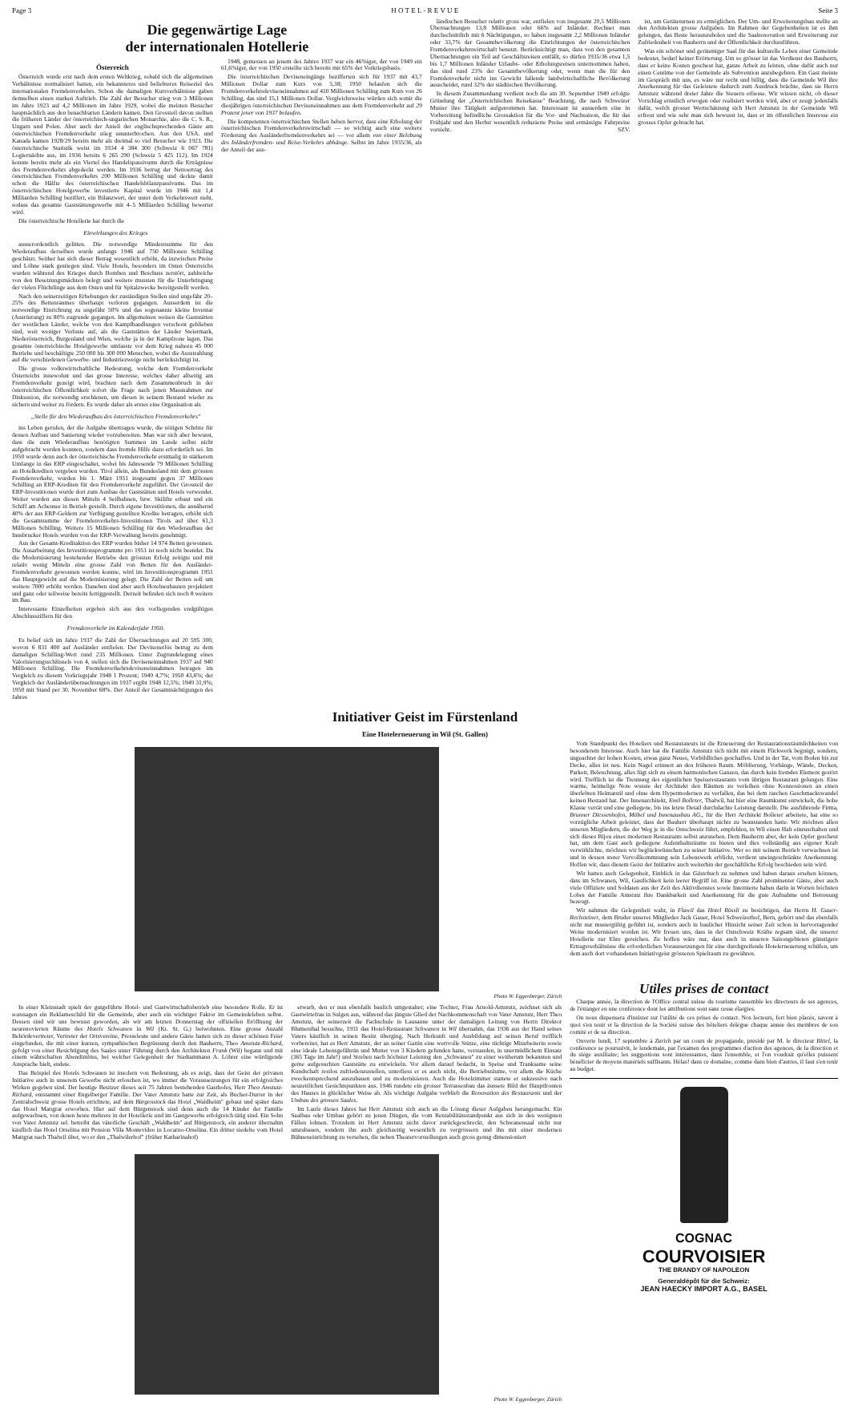Page 3 H O T E L - R E V U E Seite 3
Die gegenwärtige Lage
der internationalen Hotellerie
Österreich
Österreich wurde erst nach dem ersten Weltkrieg, sobald sich die allgemeinen Verhältnisse normalisiert hatten, ein bekannteres und beliebteres Reiseziel des internationalen Fremdenverkehrs. Schon die damaligen Kursverhältnisse gaben demselben einen starken Auftrieb. Die Zahl der Besucher stieg von 3 Millionen im Jahre 1923 auf 4,2 Millionen im Jahre 1929, wobei die meisten Besucher hauptsächlich aus den benachbarten Ländern kamen. Den Grossteil davon stellten die früheren Länder der österreichisch-ungarischen Monarchie, also die C. S. R., Ungarn und Polen. Aber auch der Anteil der englischsprechenden Gäste am österreichischen Fremdenverkehr stieg ununterbrochen. Aus den USA. und Kanada kamen 1928/29 bereits mehr als dreimal so viel Besucher wie 1923. Die österreichische Statistik weist im 1934 4 384 300 (Schweiz 6 067 781) Logiernächte aus, im 1936 bereits 6 265 290 (Schweiz 5 425 112). Im 1924 konnte bereits mehr als ein Viertel des Handelspassivums durch die Erträgnisse des Fremdenverkehrs abgedeckt werden. Im 1936 betrug der Nettoertrag des österreichischen Fremdenverkehrs 200 Millionen Schilling und deckte damit schon die Hälfte des österreichischen Handelsbilanzpassivums. Das im österreichischen Hotelgewerbe investierte Kapital wurde im 1946 mit 1,4 Milliarden Schilling beziffert, ein Bilanzwert, der unter dem Verkehrswert steht, sodass das gesamte Gaststättengewerbe mit 4–5 Milliarden Schilling bewertet wird.
Die österreichische Hotellerie hat durch die
Einwirkungen des Krieges
ausserordentlich gelitten. Die notwendige Mindestsumme für den Wiederaufbau derselben wurde anfangs 1946 auf 750 Millionen Schilling geschätzt. Seither hat sich dieser Betrag wesentlich erhöht, da inzwischen Preise und Löhne stark gestiegen sind. Viele Hotels, besonders im Osten Österreichs wurden während des Krieges durch Bomben und Beschuss zerstört, zahlreiche von den Besetzungsmächten belegt und weitere mussten für die Unterbringung der vielen Flüchtlinge aus dem Osten und für Spitalzwecke bereitgestellt werden.
Nach den seinerzeitigen Erhebungen der zuständigen Stellen sind ungefähr 20–25% des Bettenraumes überhaupt verloren gegangen. Ausserdem ist die notwendige Einrichtung zu ungefähr 50% und das sogenannte kleine Inventar (Ausrüstung) zu 80% zugrunde gegangen. Im allgemeinen weisen die Gaststätten der westlichen Länder, welche von den Kampfhandlungen verschont geblieben sind, weit weniger Verluste auf, als die Gaststätten der Länder Steiermark, Niederösterreich, Burgenland und Wien, welche ja in der Kampfzone lagen. Das gesamte österreichische Hotelgewerbe umfasste vor dem Krieg nahezu 45 000 Betriebe und beschäftigte 250 000 bis 300 000 Menschen, wobei die Ausstrahlung auf die verschiedenen Gewerbe- und Industriezweige nicht berücksichtigt ist.
Die grosse volkswirtschaftliche Bedeutung, welche dem Fremdenverkehr Österreichs innewohnt und das grosse Interesse, welches daher allseitig am Fremdenverkehr gezeigt wird, brachten nach dem Zusammenbruch in der österreichischen Öffentlichkeit sofort die Frage nach jenen Massnahmen zur Diskussion, die notwendig erschienen, um diesen in seinem Bestand wieder zu sichern und weiter zu fördern. Es wurde daher als erstes eine Organisation als
„Stelle für den Wiederaufbau des österreichischen Fremdenverkehrs"
ins Leben gerufen, der die Aufgabe übertragen wurde, die nötigen Schritte für dessen Aufbau und Sanierung wieder vorzubereiten. Man war sich aber bewusst, dass die zum Wiederaufbau benötigten Summen im Lande selbst nicht aufgebracht werden konnten, sondern dass fremde Hilfe dazu erforderlich sei. Im 1950 wurde denn auch der österreichische Fremdenverkehr erstmalig in stärkerem Umfange in das ERP eingeschaltet, wobei bis Jahresende 79 Millionen Schilling an Hotelkrediten vergeben wurden. Tirol allein, als Bundesland mit dem grössten Fremdenverkehr, wurden bis 1. März 1951 insgesamt gegen 37 Millionen Schilling an ERP-Krediten für den Fremdenverkehr zugeführt. Der Grossteil der ERP-Investitionen wurde dort zum Ausbau der Gaststätten und Hotels verwendet. Weiter wurden aus diesen Mitteln 4 Seilbahnen, bzw. Skilifte erbaut und ein Schiff am Achensee in Betrieb gestellt. Durch eigene Investitionen, die annähernd 40% der aus ERP-Geldern zur Verfügung gestellten Kredite betragen, erhöht sich die Gesamtsumme der Fremdenverkehrs-Investitionen Tirols auf über 61,3 Millionen Schilling. Weitere 15 Millionen Schilling für den Wiederaufbau der Innsbrucker Hotels wurden von der ERP-Verwaltung bereits genehmigt.
Aus der Gesamt-Kreditaktion des ERP wurden bisher 14 974 Betten gewonnen. Die Ausarbeitung des Investitionsprogramms pro 1951 ist noch nicht beendet. Da die Modernisierung bestehender Betriebe den grössten Erfolg zeitigte und mit relativ wenig Mitteln eine grosse Zahl von Betten für den Ausländer-Fremdenverkehr gewonnen werden konnte, wird im Investitionsprogramm 1951 das Hauptgewicht auf die Modernisierung gelegt. Die Zahl der Betten soll um weitere 7000 erhöht werden. Daneben sind aber auch Hotelneubauten projektiert und ganz oder teilweise bereits fertiggestellt. Derzeit befinden sich noch 8 weitere im Bau.
Interessante Einzelheiten ergeben sich aus den vorliegenden endgültigen Abschlussziffern für den
Fremdenverkehr im Kalenderjahr 1950.
Es belief sich im Jahre 1937 die Zahl der Übernachtungen auf 20 595 300, wovon 6 831 400 auf Ausländer entfielen. Der Devisenerlös betrug zu dem damaligen Schilling-Wert rund 235 Millionen. Unter Zugrundelegung eines Valorisierungsschlüssels von 4, stellen sich die Deviseneinnahmen 1937 auf 940 Millionen Schilling. Die Fremdenverkehrsdeviseneinnahmen betragen im Vergleich zu diesem Vorkriegsjahr 1948 1 Prozent; 1949 4,7%; 1950 43,6%; der Vergleich der Ausländerübernachtungen im 1937 ergibt 1948 12,5%; 1949 31,9%; 1950 mit Stand per 30. November 68%. Der Anteil der Gesamtnächtigungen des Jahres
1948, gemessen an jenem des Jahres 1937 war ein 46%iger, der von 1949 ein 61,6%iger, der von 1950 erstellte sich bereits mit 65% der Vorkriegsbasis.
Die österreichischen Deviseneingänge bezifferten sich für 1937 mit 43,7 Millionen Dollar zum Kurs von 5,38; 1950 belaufen sich die Fremdenverkehrsdeviseneinnahmen auf 410 Millionen Schilling zum Kurs von 26 Schilling, das sind 15,1 Millionen Dollar. Vergleichsweise würden sich somit die diesjährigen österreichischen Deviseneinnahmen aus dem Fremdenverkehr auf 29 Prozent jener von 1937 belaufen.
Die kompetenten österreichischen Stellen heben hervor, dass eine Erholung der österreichischen Fremdenverkehrswirtschaft — so wichtig auch eine weitere Förderung des Ausländerfremdenverkehrs sei — vor allem von einer Belebung des Inländerfremden- und Reise-Verkehrs abhänge. Selbst im Jahre 1935/36, als der Anteil der aus-
ländischen Besucher relativ gross war, entfielen von insgesamt 20,5 Millionen Übernachtungen 13,8 Millionen oder 66% auf Inländer. Rechnet man durchschnittlich mit 6 Nächtigungen, so haben insgesamt 2,2 Millionen Inländer oder 33,7% der Gesamtbevölkerung die Einrichtungen der österreichischen Fremdenverkehrswirtschaft benutzt. Berücksichtigt man, dass von den gesamten Übernachtungen ein Teil auf Geschäftsreisen entfällt, so dürfen 1935/36 etwa 1,5 bis 1,7 Millionen Inländer Urlaubs- oder Erholungsreisen unternommen haben, das sind rund 23% der Gesamtbevölkerung oder, wenn man die für den Fremdenverkehr nicht ins Gewicht fallende landwirtschaftliche Bevölkerung ausscheidet, rund 32% der städtischen Bevölkerung.
In diesem Zusammenhang verdient noch die am 30. September 1949 erfolgte Gründung der „Österreichischen Reisekasse" Beachtung, die nach Schweizer Muster ihre Tätigkeit aufgenommen hat. Interessant ist ausserdem eine in Vorbereitung befindliche Grossaktion für die Vor- und Nachsaison, die für das Frühjahr und den Herbst wesentlich reduzierte Preise und ermässigte Fahrpreise vorsieht. SZV.
ist, um Geräteturnen zu ermöglichen. Der Um- und Erweiterungsbau stellte an den Architekten grosse Aufgaben. Im Rahmen der Gegebenheiten ist es ihm gelungen, das Beste herauszuholen und die Saalrenovation und Erweiterung zur Zufriedenheit von Bauherrn und der Öffentlichkeit durchzuführen.
Was ein schöner und geräumiger Saal für das kulturelle Leben einer Gemeinde bedeutet, bedarf keiner Erörterung. Um so grösser ist das Verdienst des Bauherrn, dass er keine Kosten gescheut hat, ganze Arbeit zu leisten, ohne dafür auch nur einen Centime von der Gemeinde als Subvention anzubegehren. Ein Gast meinte im Gespräch mit uns, es wäre nur recht und billig, dass die Gemeinde Wil ihre Anerkennung für das Geleistete dadurch zum Ausdruck brächte, dass sie Herrn Amstutz während dreier Jahre die Steuern erliesse. Wir wissen nicht, ob dieser Vorschlag ernstlich erwogen oder realisiert werden wird, aber er zeugt jedenfalls dafür, welch grosser Wertschätzung sich Herr Amstutz in der Gemeinde Wil erfreut und wie sehr man sich bewusst ist, dass er im öffentlichen Interesse ein grosses Opfer gebracht hat.
Initiativer Geist im Fürstenland
Eine Hotelerneuerung in Wil (St. Gallen)
Photo W. Eggenberger, Zürich
In einer Kleinstadt spielt der gutgeführte Hotel- und Gastwirtschaftsbetrieb eine besondere Rolle. Er ist sozusagen ein Reklameschild für die Gemeinde, aber auch ein wichtiger Faktor im Gemeindeleben selbst. Dessen sind wir uns bewusst geworden, als wir am letzten Donnerstag der offiziellen Eröffnung der neurenovierten Räume des Hotels Schwanen in Wil (Kt. St. G.) beiwohnten. Eine grosse Anzahl Behördevertreter, Vertreter der Ortsvereine, Presseleute und andere Gäste hatten sich zu dieser schönen Feier eingefunden, die mit einer kurzen, sympathischen Begrüssung durch den Bauherrn, Theo Amstutz-Richard, gefolgt von einer Besichtigung des Saales unter Führung durch den Architekten Frank (Wil) begann und mit einem währschaften Abendimbiss, bei welcher Gelegenheit der Stadtammann A. Löhrer eine würdigende Ansprache hielt, endete.
Das Beispiel des Hotels Schwanen ist insofern von Bedeutung, als es zeigt, dass der Geist der privaten Initiative auch in unserem Gewerbe nicht erloschen ist, wo immer die Voraussetzungen für ein erfolgreiches Wirken gegeben sind. Der heutige Besitzer dieses seit 75 Jahren bestehenden Gasthofes, Herr Theo Amstutz-Richard, entstammt einer Engelberger Familie. Der Vater Amstutz hatte zur Zeit, als Bucher-Durrer in der Zentralschweiz grosse Hotels errichtete, auf dem Bürgenstock das Hotel „Waldheim" gebaut und später dazu das Hotel Mattgrat erworben. Hier auf dem Bürgenstock sind denn auch die 14 Kinder der Familie aufgewachsen, von denen heute mehrere in der Hotellerie und im Gastgewerbe erfolgreich tätig sind. Ein Sohn von Vater Amstutz sel. betreibt das väterliche Geschäft „Waldheim" auf Bürgenstock, ein anderer übernahm käuflich das Hotel Orselina mit Pension Villa Montevideo in Locarno-Orselina. Ein dritter siedelte vom Hotel Mattgrat nach Thalwil über, wo er den „Thalwilerhof" (früher Katharinahof)
erwarb, den er nun ebenfalls baulich umgestaltet; eine Tochter, Frau Arnold-Amstutz, zeichnet sich als Gastwirtefrau in Sulgen aus, während das jüngste Glied der Nachkommenschaft von Vater Amstutz, Herr Theo Amstutz, der seinerzeit die Fachschule in Lausanne unter der damaligen Leitung von Herrn Direktor Blumenthal besuchte, 1931 das Hotel-Restaurant Schwanen in Wil übernahm, das 1936 aus der Hand seines Vaters käuflich in seinen Besitz überging. Nach Herkunft und Ausbildung auf seinen Beruf trefflich vorbereitet, hat es Herr Amstutz, der an seiner Gattin eine wertvolle Stütze, eine tüchtige Mitarbeiterin sowie eine ideale Lebensgefährtin und Mutter von 3 Kindern gefunden hatte, verstanden, in unermüdlichem Einsatz (365 Tage im Jahr!) und Streben nach höchster Leistung den „Schwanen" zu einer weitherum bekannten und gerne aufgesuchten Gaststätte zu entwickeln. Vor allem darauf bedacht, in Speise und Tranksame seine Kundschaft restlos zufriedenzustellen, unterliess er es auch nicht, die Betriebsräume, vor allem die Küche zweckentsprechend auszubauen und zu modernisieren. Auch die Hotelzimmer stattete er sukzessive nach neuzeitlichen Gesichtspunkten aus. 1946 rundete ein grosser Terrassenbau das äussere Bild der Hauptfronten des Hauses in glücklicher Weise ab. Als wichtige Aufgabe verblieb die Renovation des Restaurants und der Umbau des grossen Saales.
Im Laufe dieses Jahres hat Herr Amstutz sich auch an die Lösung dieser Aufgaben herangemacht. Ein Saalbau oder Umbau gehört zu jenen Dingen, die vom Rentabilitätsstandpunkt aus sich in den wenigsten Fällen lohnen. Trotzdem ist Herr Amstutz nicht davor zurückgeschreckt, den Schwanensaal nicht nur umzubauen, sondern ihn auch gleichzeitig wesentlich zu vergrössern und ihn mit einer modernen Bühneneinrichtung zu versehen, die neben Theatervorstellungen auch gross genug dimensioniert
Photo W. Eggenberger, Zürich
Vom Standpunkt des Hoteliers und Restaurateurs ist die Erneuerung der Restaurationsräumlichkeiten von besonderem Interesse. Auch hier hat die Familie Amstutz sich nicht mit einem Flickwerk begnügt, sondern, ungeachtet der hohen Kosten, etwas ganz Neues, Vorbildliches geschaffen. Und in der Tat, vom Boden bis zur Decke, alles ist neu. Kein Nagel erinnert an den früheren Raum. Möblierung, Vorhänge, Wände, Decken, Parkett, Beleuchtung, alles fügt sich zu einem harmonischen Ganzen, das durch kein fremdes Element gestört wird. Trefflich ist die Trennung des eigentlichen Speiserestaurants vom übrigen Restaurant gelungen. Eine warme, heimelige Note wusste der Architekt den Räumen zu verleihen ohne Konzessionen an einen überlebten Heimatstil und ohne dem Hypermodernen zu verfallen, das bei dem raschen Geschmackswandel keinen Bestand hat. Der Innenarchitekt, Emil Bolleter, Thalwil, hat hier eine Raumkunst entwickelt, die hohe Klasse verrät und eine gediegene, bis ins letzte Detail durchdachte Leistung darstellt. Die ausführende Firma, Brunner Diessenhofen, Möbel und Innenausbau AG., für die Herr Architekt Bolleter arbeitete, hat eine so vorzügliche Arbeit geleistet, dass der Bauherr überhaupt nichts zu beanstanden hatte. Wir möchten allen unseren Mitgliedern, die der Weg je in die Ostschweiz führt, empfehlen, in Wil einen Halt einzuschalten und sich dieses Bijou eines modernen Restaurants selbst anzusehen. Dem Bauherrn aber, der kein Opfer gescheut hat, um dem Gast auch gediegene Aufenthaltsräume zu bieten und dies vollständig aus eigener Kraft verwirklichte, möchten wir beglückwünschen zu seiner Initiative. Wer so mit seinem Betrieb verwachsen ist und in dessen steter Vervollkommnung sein Lebenswerk erblickt, verdient uneingeschränkte Anerkennung. Hoffen wir, dass diesem Geist der Initiative auch weiterhin der geschäftliche Erfolg beschieden sein wird.
Wir hatten auch Gelegenheit, Einblick in das Gästebuch zu nehmen und haben daraus ersehen können, dass im Schwanen, Wil, Gastlichkeit kein leerer Begriff ist. Eine grosse Zahl prominenter Gäste, aber auch viele Offiziere und Soldaten aus der Zeit des Aktivdienstes sowie Internierte haben darin in Worten höchsten Lobes der Familie Amstutz ihre Dankbarkeit und Anerkennung für die gute Aufnahme und Betreuung bezeugt.
Wir nahmen die Gelegenheit wahr, in Flawil das Hotel Rössli zu besichtigen, das Herrn H. Gauer-Rechsteiner, dem Bruder unseres Mitgliedes Jack Gauer, Hotel Schweizerhof, Bern, gehört und das ebenfalls nicht nur mustergültig geführt ist, sondern auch in baulicher Hinsicht seiner Zeit schon in hervorragender Weise modernisiert worden ist. Wir freuen uns, dass in der Ostschweiz Kräfte regsam sind, die unserer Hotellerie zur Ehre gereichen. Zu hoffen wäre nur, dass auch in unseren Saisongebieten günstigere Ertragsverhältnisse die erforderlichen Voraussetzungen für eine durchgreifende Hotelerneuerung schüfen, um dem auch dort vorhandenen Initiativgeist grösseren Spielraum zu gewähren.
Utiles prises de contact
Chaque année, la direction de l'Office central suisse du tourisme rassemble les directeurs de ses agences, de l'étranger en une conférence dont les attributions sont sans cesse élargies.
On nous dispensera d'insister sur l'utilité de ces prises de contact. Nos lecteurs, fort bien placés, savent à quoi s'en tenir et la direction de la Société suisse des hôteliers délégue chaque année des membres de son comité et de sa direction.
Ouverte lundi, 17 septembre à Zurich par un cours de propagande, présidé par M. le directeur Bittel, la conférence se poursuivit, le lendemain, par l'examen des programmes d'action des agences, de la direction et du siège auxiliaire; les suggestions sont intéressantes, dans l'ensemble, et l'on voudrait qu'elles puissent bénéficier de moyens matériels suffisants. Hélas! dans ce domaine, comme dans bien d'autres, il faut s'en tenir au budget.
COGNAC
COURVOISIER
THE BRANDY OF NAPOLEON
Generaldépôt für die Schweiz:
JEAN HAECKY IMPORT A.G., BASEL